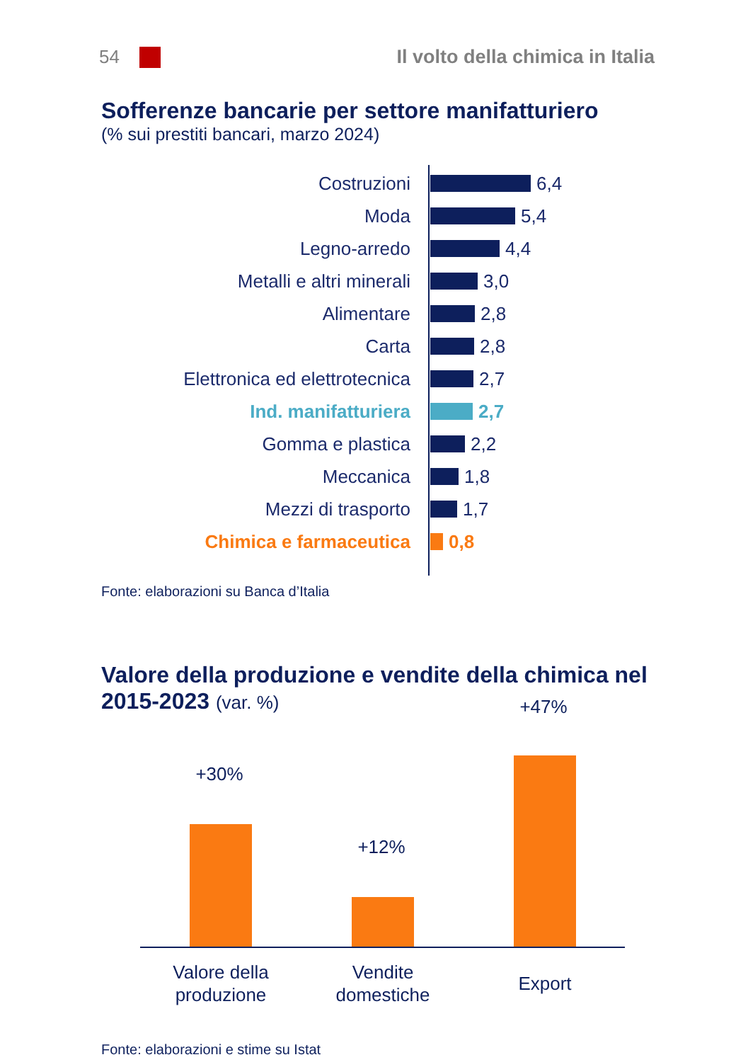54
Il volto della chimica in Italia
Sofferenze bancarie per settore manifatturiero
(% sui prestiti bancari, marzo 2024)
Costruzioni 6,4
Moda 5,4
Legno-arredo 4,4
Metalli e altri minerali 3,0
Alimentare 2,8
Carta 2,8
Elettronica ed elettrotecnica
2,7
Ind. manifatturiera 2,7
Gomma e plastica 2,2
Meccanica 1,8
Mezzi di trasporto 1,7
Chimica e farmaceutica 0,8
Fonte: elaborazioni su Banca d’Italia
Valore della produzione e vendite della chimica nel 2015-2023 (var. %)
+30%
+12%
+47%
Valore della
produzione
Vendite
domestiche
Export
Fonte: elaborazioni e stime su Istat